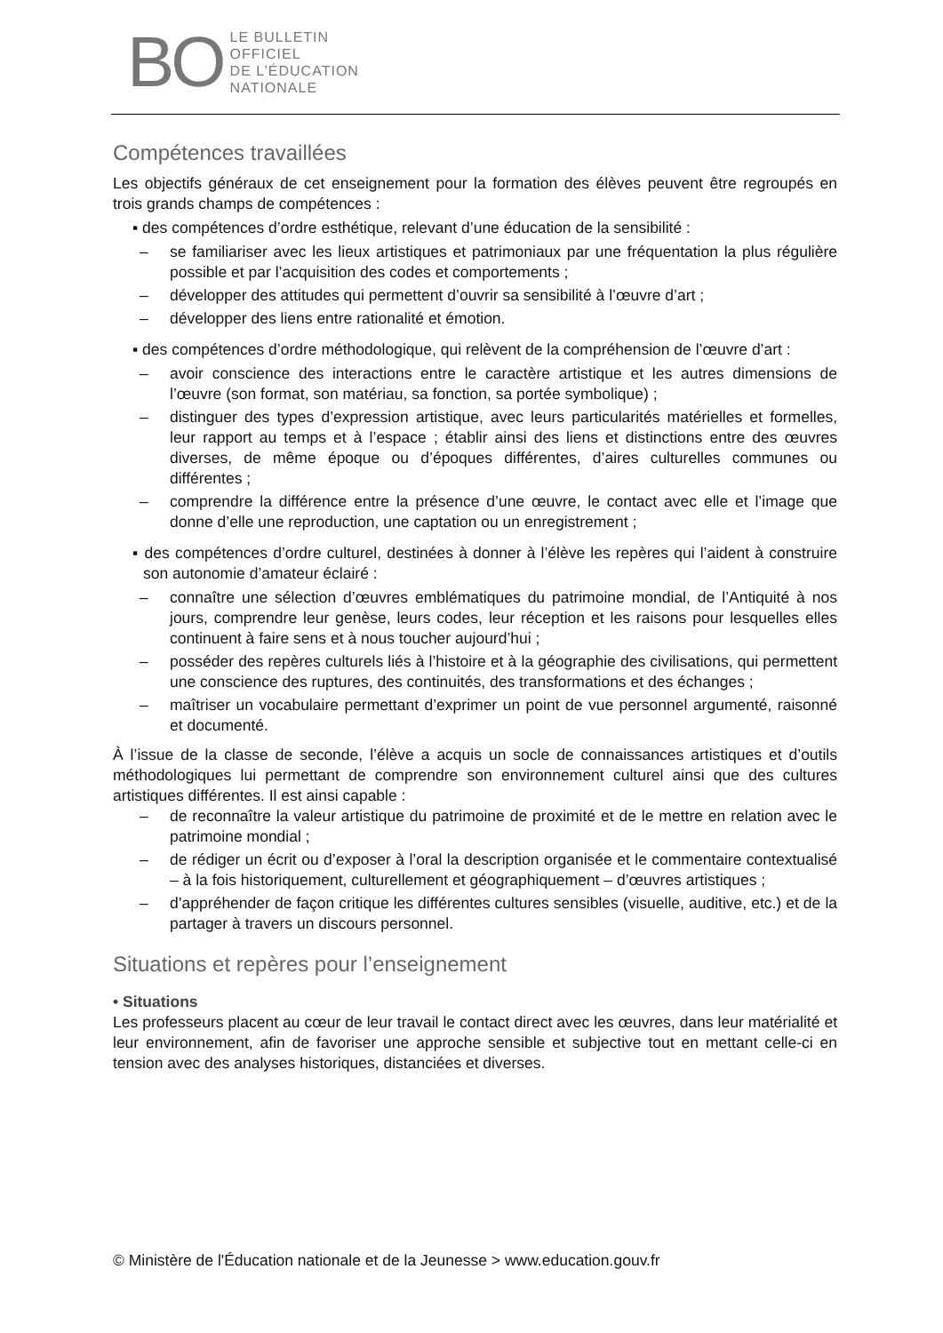BO
LE BULLETIN
OFFICIEL
DE L’ÉDUCATION
NATIONALE
Compétences travaillées
Les objectifs généraux de cet enseignement pour la formation des élèves peuvent être regroupés en trois grands champs de compétences :
▪ des compétences d’ordre esthétique, relevant d’une éducation de la sensibilité :
– se familiariser avec les lieux artistiques et patrimoniaux par une fréquentation la plus régulière possible et par l’acquisition des codes et comportements ;
– développer des attitudes qui permettent d’ouvrir sa sensibilité à l’œuvre d’art ;
– développer des liens entre rationalité et émotion.
▪ des compétences d’ordre méthodologique, qui relèvent de la compréhension de l’œuvre d’art :
– avoir conscience des interactions entre le caractère artistique et les autres dimensions de l’œuvre (son format, son matériau, sa fonction, sa portée symbolique) ;
– distinguer des types d’expression artistique, avec leurs particularités matérielles et formelles, leur rapport au temps et à l’espace ; établir ainsi des liens et distinctions entre des œuvres diverses, de même époque ou d’époques différentes, d’aires culturelles communes ou différentes ;
– comprendre la différence entre la présence d’une œuvre, le contact avec elle et l’image que donne d’elle une reproduction, une captation ou un enregistrement ;
▪ des compétences d’ordre culturel, destinées à donner à l’élève les repères qui l’aident à construire son autonomie d’amateur éclairé :
– connaître une sélection d’œuvres emblématiques du patrimoine mondial, de l’Antiquité à nos jours, comprendre leur genèse, leurs codes, leur réception et les raisons pour lesquelles elles continuent à faire sens et à nous toucher aujourd’hui ;
– posséder des repères culturels liés à l’histoire et à la géographie des civilisations, qui permettent une conscience des ruptures, des continuités, des transformations et des échanges ;
– maîtriser un vocabulaire permettant d’exprimer un point de vue personnel argumenté, raisonné et documenté.
À l’issue de la classe de seconde, l’élève a acquis un socle de connaissances artistiques et d’outils méthodologiques lui permettant de comprendre son environnement culturel ainsi que des cultures artistiques différentes. Il est ainsi capable :
– de reconnaître la valeur artistique du patrimoine de proximité et de le mettre en relation avec le patrimoine mondial ;
– de rédiger un écrit ou d’exposer à l’oral la description organisée et le commentaire contextualisé – à la fois historiquement, culturellement et géographiquement – d’œuvres artistiques ;
– d’appréhender de façon critique les différentes cultures sensibles (visuelle, auditive, etc.) et de la partager à travers un discours personnel.
Situations et repères pour l’enseignement
• Situations
Les professeurs placent au cœur de leur travail le contact direct avec les œuvres, dans leur matérialité et leur environnement, afin de favoriser une approche sensible et subjective tout en mettant celle-ci en tension avec des analyses historiques, distanciées et diverses.
© Ministère de l'Éducation nationale et de la Jeunesse > www.education.gouv.fr